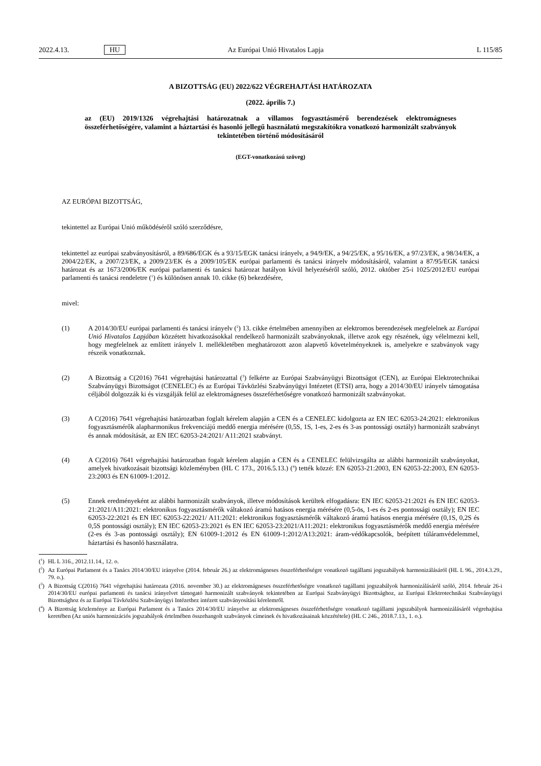2022.4.13. HU Az Európai Unió Hivatalos Lapja L 115/85
A BIZOTTSÁG (EU) 2022/622 VÉGREHAJTÁSI HATÁROZATA
(2022. április 7.)
az (EU) 2019/1326 végrehajtási határozatnak a villamos fogyasztásmérő berendezések elektromágneses összeférhetőségére, valamint a háztartási és hasonló jellegű használatú megszakítókra vonatkozó harmonizált szabványok tekintetében történő módosításáról
(EGT-vonatkozású szöveg)
AZ EURÓPAI BIZOTTSÁG,
tekintettel az Európai Unió működéséről szóló szerződésre,
tekintettel az európai szabványosításról, a 89/686/EGK és a 93/15/EGK tanácsi irányelv, a 94/9/EK, a 94/25/EK, a 95/16/EK, a 97/23/EK, a 98/34/EK, a 2004/22/EK, a 2007/23/EK, a 2009/23/EK és a 2009/105/EK európai parlamenti és tanácsi irányelv módosításáról, valamint a 87/95/EGK tanácsi határozat és az 1673/2006/EK európai parlamenti és tanácsi határozat hatályon kívül helyezéséről szóló, 2012. október 25-i 1025/2012/EU európai parlamenti és tanácsi rendeletre (<sup>1</sup>) és különösen annak 10. cikke (6) bekezdésére,
mivel:
(1) A 2014/30/EU európai parlamenti és tanácsi irányelv (<sup>2</sup>) 13. cikke értelmében amennyiben az elektromos berendezések megfelelnek az Európai Unió Hivatalos Lapjában közzétett hivatkozásokkal rendelkező harmonizált szabványoknak, illetve azok egy részének, úgy vélelmezni kell, hogy megfelelnek az említett irányelv I. mellékletében meghatározott azon alapvető követelményeknek is, amelyekre e szabványok vagy részeik vonatkoznak.
(2) A Bizottság a C(2016) 7641 végrehajtási határozattal (<sup>3</sup>) felkérte az Európai Szabványügyi Bizottságot (CEN), az Európai Elektrotechnikai Szabványügyi Bizottságot (CENELEC) és az Európai Távközlési Szabványügyi Intézetet (ETSI) arra, hogy a 2014/30/EU irányelv támogatása céljából dolgozzák ki és vizsgálják felül az elektromágneses összeférhetőségre vonatkozó harmonizált szabványokat.
(3) A C(2016) 7641 végrehajtási határozatban foglalt kérelem alapján a CEN és a CENELEC kidolgozta az EN IEC 62053-24:2021: elektronikus fogyasztásmérők alapharmonikus frekvenciájú meddő energia mérésére (0,5S, 1S, 1-es, 2-es és 3-as pontossági osztály) harmonizált szabványt és annak módosítását, az EN IEC 62053-24:2021/ A11:2021 szabványt.
(4) A C(2016) 7641 végrehajtási határozatban fogalt kérelem alapján a CEN és a CENELEC felülvizsgálta az alábbi harmonizált szabványokat, amelyek hivatkozásait bizottsági közleményben (HL C 173., 2016.5.13.) (<sup>4</sup>) tették közzé: EN 62053-21:2003, EN 62053-22:2003, EN 62053-23:2003 és EN 61009-1:2012.
(5) Ennek eredményeként az alábbi harmonizált szabványok, illetve módosítások kerültek elfogadásra: EN IEC 62053-21:2021 és EN IEC 62053-21:2021/A11:2021: elektronikus fogyasztásmérők váltakozó áramú hatásos energia mérésére (0,5-ös, 1-es és 2-es pontossági osztály); EN IEC 62053-22:2021 és EN IEC 62053-22:2021/ A11:2021: elektronikus fogyasztásmérők váltakozó áramú hatásos energia mérésére (0,1S, 0,2S és 0,5S pontossági osztály); EN IEC 62053-23:2021 és EN IEC 62053-23:2021/A11:2021: elektronikus fogyasztásmérők meddő energia mérésére (2-es és 3-as pontossági osztály); EN 61009-1:2012 és EN 61009-1:2012/A13:2021: áram-védőkapcsolók, beépített túláramvédelemmel, háztartási és hasonló használatra.
(<sup>1</sup>)
HL L 316., 2012.11.14., 12. o.
(<sup>2</sup>)
Az Európai Parlament és a Tanács 2014/30/EU irányelve (2014. február 26.) az elektromágneses összeférhetőségre vonatkozó tagállami jogszabályok harmonizálásáról (HL L 96., 2014.3.29., 79. o.).
(<sup>3</sup>)
A Bizottság C(2016) 7641 végrehajtási határozata (2016. november 30.) az elektromágneses összeférhetőségre vonatkozó tagállami jogszabályok harmonizálásáról szóló, 2014. február 26-i 2014/30/EU európai parlamenti és tanácsi irányelvet támogató harmonizált szabványok tekintetében az Európai Szabványügyi Bizottsághoz, az Európai Elektrotechnikai Szabványügyi Bizottsághoz és az Európai Távközlési Szabványügyi Intézethez intézett szabványosítási kérelemről.
(<sup>4</sup>)
A Bizottság közleménye az Európai Parlament és a Tanács 2014/30/EU irányelve az elektromágneses összeférhetőségre vonatkozó tagállami jogszabályok harmonizálásáról végrehajtása keretében (Az uniós harmonizációs jogszabályok értelmében összehangolt szabványok címeinek és hivatkozásainak közzététele) (HL C 246., 2018.7.13., 1. o.).